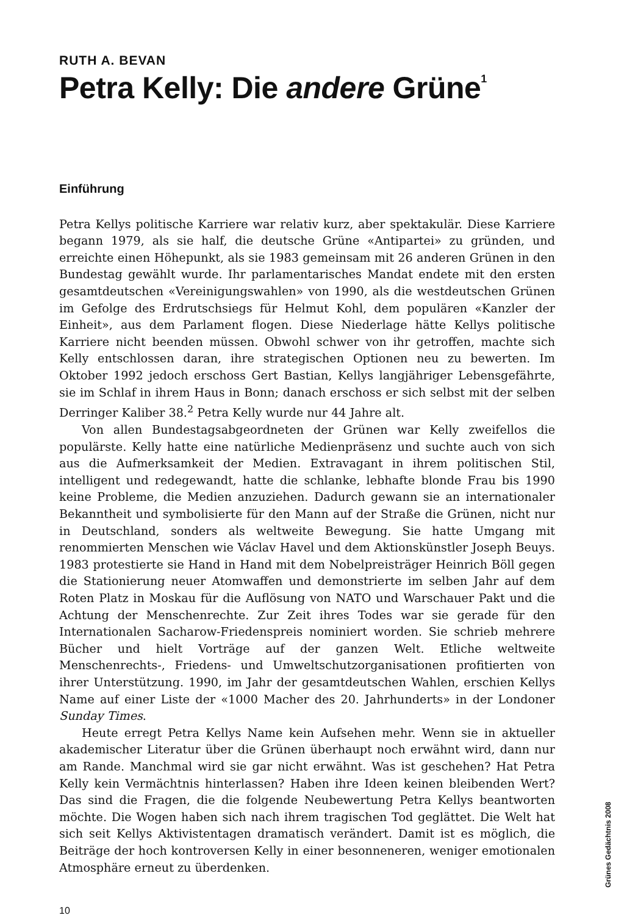RUTH A. BEVAN
Petra Kelly: Die andere Grüne<sup>1</sup>
Einführung
Petra Kellys politische Karriere war relativ kurz, aber spektakulär. Diese Karriere begann 1979, als sie half, die deutsche Grüne «Antipartei» zu gründen, und erreichte einen Höhepunkt, als sie 1983 gemeinsam mit 26 anderen Grünen in den Bundestag gewählt wurde. Ihr parlamentarisches Mandat endete mit den ersten gesamtdeutschen «Vereinigungswahlen» von 1990, als die westdeutschen Grünen im Gefolge des Erdrutschsiegs für Helmut Kohl, dem populären «Kanzler der Einheit», aus dem Parlament flogen. Diese Niederlage hätte Kellys politische Karriere nicht beenden müssen. Obwohl schwer von ihr getroffen, machte sich Kelly entschlossen daran, ihre strategischen Optionen neu zu bewerten. Im Oktober 1992 jedoch erschoss Gert Bastian, Kellys langjähriger Lebensgefährte, sie im Schlaf in ihrem Haus in Bonn; danach erschoss er sich selbst mit der selben Derringer Kaliber 38.<sup>2</sup> Petra Kelly wurde nur 44 Jahre alt.
Von allen Bundestagsabgeordneten der Grünen war Kelly zweifellos die populärste. Kelly hatte eine natürliche Medienpräsenz und suchte auch von sich aus die Aufmerksamkeit der Medien. Extravagant in ihrem politischen Stil, intelligent und redegewandt, hatte die schlanke, lebhafte blonde Frau bis 1990 keine Probleme, die Medien anzuziehen. Dadurch gewann sie an internationaler Bekanntheit und symbolisierte für den Mann auf der Straße die Grünen, nicht nur in Deutschland, sonders als weltweite Bewegung. Sie hatte Umgang mit renommierten Menschen wie Václav Havel und dem Aktionskünstler Joseph Beuys. 1983 protestierte sie Hand in Hand mit dem Nobelpreisträger Heinrich Böll gegen die Stationierung neuer Atomwaffen und demonstrierte im selben Jahr auf dem Roten Platz in Moskau für die Auflösung von NATO und Warschauer Pakt und die Achtung der Menschenrechte. Zur Zeit ihres Todes war sie gerade für den Internationalen Sacharow-Friedenspreis nominiert worden. Sie schrieb mehrere Bücher und hielt Vorträge auf der ganzen Welt. Etliche weltweite Menschenrechts-, Friedens- und Umweltschutzorganisationen profitierten von ihrer Unterstützung. 1990, im Jahr der gesamtdeutschen Wahlen, erschien Kellys Name auf einer Liste der «1000 Macher des 20. Jahrhunderts» in der Londoner Sunday Times.
Heute erregt Petra Kellys Name kein Aufsehen mehr. Wenn sie in aktueller akademischer Literatur über die Grünen überhaupt noch erwähnt wird, dann nur am Rande. Manchmal wird sie gar nicht erwähnt. Was ist geschehen? Hat Petra Kelly kein Vermächtnis hinterlassen? Haben ihre Ideen keinen bleibenden Wert? Das sind die Fragen, die die folgende Neubewertung Petra Kellys beantworten möchte. Die Wogen haben sich nach ihrem tragischen Tod geglättet. Die Welt hat sich seit Kellys Aktivistentagen dramatisch verändert. Damit ist es möglich, die Beiträge der hoch kontroversen Kelly in einer besonneneren, weniger emotionalen Atmosphäre erneut zu überdenken.
10
Grünes Gedächtnis 2008